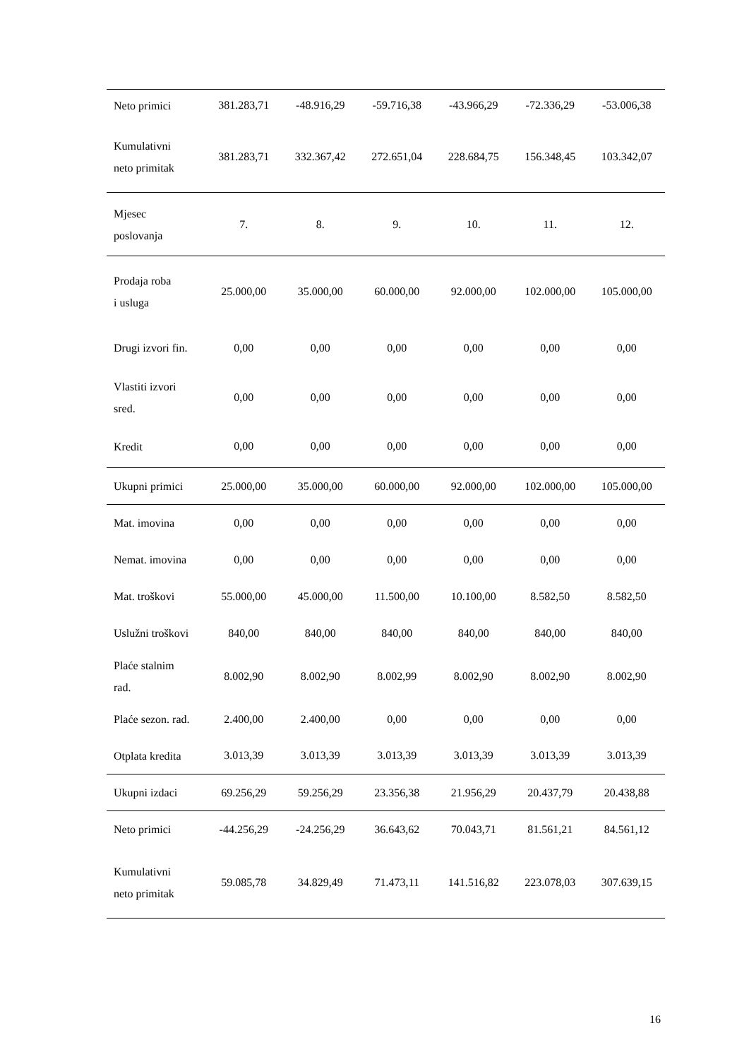| Neto primici | 381.283,71 | -48.916,29 | -59.716,38 | -43.966,29 | -72.336,29 | -53.006,38 |
| Kumulativni neto primitak | 381.283,71 | 332.367,42 | 272.651,04 | 228.684,75 | 156.348,45 | 103.342,07 |
| Mjesec poslovanja | 7. | 8. | 9. | 10. | 11. | 12. |
| Prodaja roba i usluga | 25.000,00 | 35.000,00 | 60.000,00 | 92.000,00 | 102.000,00 | 105.000,00 |
| Drugi izvori fin. | 0,00 | 0,00 | 0,00 | 0,00 | 0,00 | 0,00 |
| Vlastiti izvori sred. | 0,00 | 0,00 | 0,00 | 0,00 | 0,00 | 0,00 |
| Kredit | 0,00 | 0,00 | 0,00 | 0,00 | 0,00 | 0,00 |
| Ukupni primici | 25.000,00 | 35.000,00 | 60.000,00 | 92.000,00 | 102.000,00 | 105.000,00 |
| Mat. imovina | 0,00 | 0,00 | 0,00 | 0,00 | 0,00 | 0,00 |
| Nemat. imovina | 0,00 | 0,00 | 0,00 | 0,00 | 0,00 | 0,00 |
| Mat. troškovi | 55.000,00 | 45.000,00 | 11.500,00 | 10.100,00 | 8.582,50 | 8.582,50 |
| Uslužni troškovi | 840,00 | 840,00 | 840,00 | 840,00 | 840,00 | 840,00 |
| Plaće stalnim rad. | 8.002,90 | 8.002,90 | 8.002,99 | 8.002,90 | 8.002,90 | 8.002,90 |
| Plaće sezon. rad. | 2.400,00 | 2.400,00 | 0,00 | 0,00 | 0,00 | 0,00 |
| Otplata kredita | 3.013,39 | 3.013,39 | 3.013,39 | 3.013,39 | 3.013,39 | 3.013,39 |
| Ukupni izdaci | 69.256,29 | 59.256,29 | 23.356,38 | 21.956,29 | 20.437,79 | 20.438,88 |
| Neto primici | -44.256,29 | -24.256,29 | 36.643,62 | 70.043,71 | 81.561,21 | 84.561,12 |
| Kumulativni neto primitak | 59.085,78 | 34.829,49 | 71.473,11 | 141.516,82 | 223.078,03 | 307.639,15 |
16